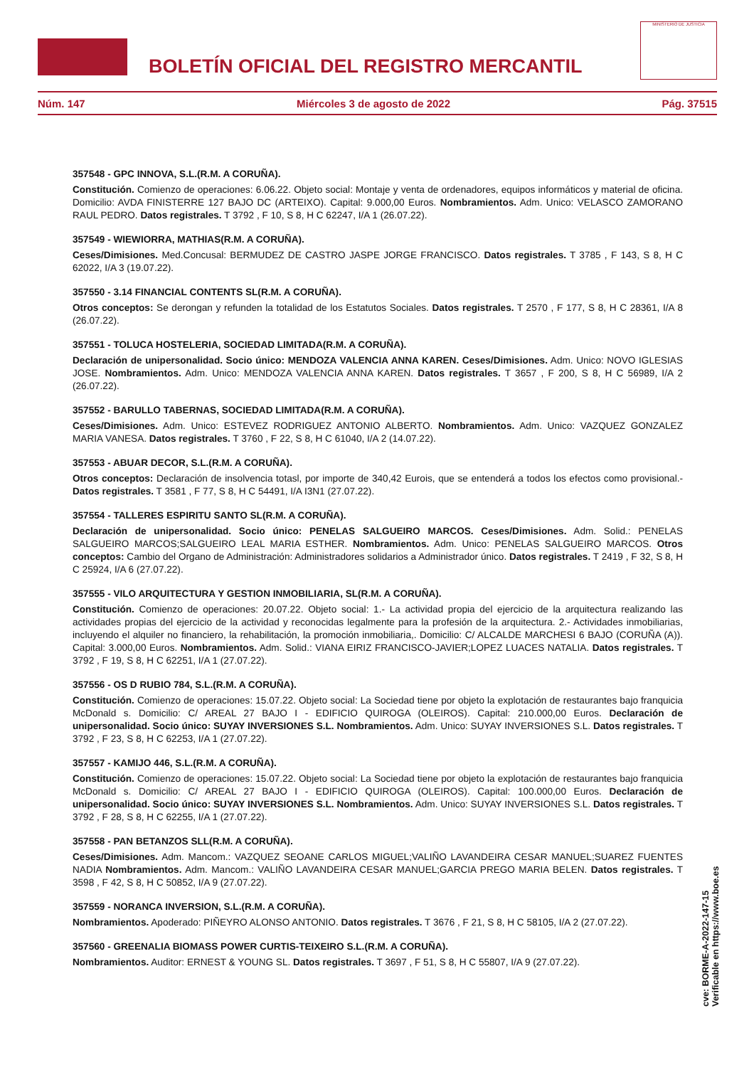BOLETÍN OFICIAL DEL REGISTRO MERCANTIL
MINISTERIO DE JUSTICIA
Núm. 147 Miércoles 3 de agosto de 2022 Pág. 37515
357548 - GPC INNOVA, S.L.(R.M. A CORUÑA).
Constitución. Comienzo de operaciones: 6.06.22. Objeto social: Montaje y venta de ordenadores, equipos informáticos y material de oficina. Domicilio: AVDA FINISTERRE 127 BAJO DC (ARTEIXO). Capital: 9.000,00 Euros. Nombramientos. Adm. Unico: VELASCO ZAMORANO RAUL PEDRO. Datos registrales. T 3792 , F 10, S 8, H C 62247, I/A 1 (26.07.22).
357549 - WIEWIORRA, MATHIAS(R.M. A CORUÑA).
Ceses/Dimisiones. Med.Concusal: BERMUDEZ DE CASTRO JASPE JORGE FRANCISCO. Datos registrales. T 3785 , F 143, S 8, H C 62022, I/A 3 (19.07.22).
357550 - 3.14 FINANCIAL CONTENTS SL(R.M. A CORUÑA).
Otros conceptos: Se derongan y refunden la totalidad de los Estatutos Sociales. Datos registrales. T 2570 , F 177, S 8, H C 28361, I/A 8 (26.07.22).
357551 - TOLUCA HOSTELERIA, SOCIEDAD LIMITADA(R.M. A CORUÑA).
Declaración de unipersonalidad. Socio único: MENDOZA VALENCIA ANNA KAREN. Ceses/Dimisiones. Adm. Unico: NOVO IGLESIAS JOSE. Nombramientos. Adm. Unico: MENDOZA VALENCIA ANNA KAREN. Datos registrales. T 3657 , F 200, S 8, H C 56989, I/A 2 (26.07.22).
357552 - BARULLO TABERNAS, SOCIEDAD LIMITADA(R.M. A CORUÑA).
Ceses/Dimisiones. Adm. Unico: ESTEVEZ RODRIGUEZ ANTONIO ALBERTO. Nombramientos. Adm. Unico: VAZQUEZ GONZALEZ MARIA VANESA. Datos registrales. T 3760 , F 22, S 8, H C 61040, I/A 2 (14.07.22).
357553 - ABUAR DECOR, S.L.(R.M. A CORUÑA).
Otros conceptos: Declaración de insolvencia totasl, por importe de 340,42 Eurois, que se entenderá a todos los efectos como provisional.- Datos registrales. T 3581 , F 77, S 8, H C 54491, I/A I3N1 (27.07.22).
357554 - TALLERES ESPIRITU SANTO SL(R.M. A CORUÑA).
Declaración de unipersonalidad. Socio único: PENELAS SALGUEIRO MARCOS. Ceses/Dimisiones. Adm. Solid.: PENELAS SALGUEIRO MARCOS;SALGUEIRO LEAL MARIA ESTHER. Nombramientos. Adm. Unico: PENELAS SALGUEIRO MARCOS. Otros conceptos: Cambio del Organo de Administración: Administradores solidarios a Administrador único. Datos registrales. T 2419 , F 32, S 8, H C 25924, I/A 6 (27.07.22).
357555 - VILO ARQUITECTURA Y GESTION INMOBILIARIA, SL(R.M. A CORUÑA).
Constitución. Comienzo de operaciones: 20.07.22. Objeto social: 1.- La actividad propia del ejercicio de la arquitectura realizando las actividades propias del ejercicio de la actividad y reconocidas legalmente para la profesión de la arquitectura. 2.- Actividades inmobiliarias, incluyendo el alquiler no financiero, la rehabilitación, la promoción inmobiliaria,. Domicilio: C/ ALCALDE MARCHESI 6 BAJO (CORUÑA (A)). Capital: 3.000,00 Euros. Nombramientos. Adm. Solid.: VIANA EIRIZ FRANCISCO-JAVIER;LOPEZ LUACES NATALIA. Datos registrales. T 3792 , F 19, S 8, H C 62251, I/A 1 (27.07.22).
357556 - OS D RUBIO 784, S.L.(R.M. A CORUÑA).
Constitución. Comienzo de operaciones: 15.07.22. Objeto social: La Sociedad tiene por objeto la explotación de restaurantes bajo franquicia McDonald s. Domicilio: C/ AREAL 27 BAJO I - EDIFICIO QUIROGA (OLEIROS). Capital: 210.000,00 Euros. Declaración de unipersonalidad. Socio único: SUYAY INVERSIONES S.L. Nombramientos. Adm. Unico: SUYAY INVERSIONES S.L. Datos registrales. T 3792 , F 23, S 8, H C 62253, I/A 1 (27.07.22).
357557 - KAMIJO 446, S.L.(R.M. A CORUÑA).
Constitución. Comienzo de operaciones: 15.07.22. Objeto social: La Sociedad tiene por objeto la explotación de restaurantes bajo franquicia McDonald s. Domicilio: C/ AREAL 27 BAJO I - EDIFICIO QUIROGA (OLEIROS). Capital: 100.000,00 Euros. Declaración de unipersonalidad. Socio único: SUYAY INVERSIONES S.L. Nombramientos. Adm. Unico: SUYAY INVERSIONES S.L. Datos registrales. T 3792 , F 28, S 8, H C 62255, I/A 1 (27.07.22).
357558 - PAN BETANZOS SLL(R.M. A CORUÑA).
Ceses/Dimisiones. Adm. Mancom.: VAZQUEZ SEOANE CARLOS MIGUEL;VALIÑO LAVANDEIRA CESAR MANUEL;SUAREZ FUENTES NADIA Nombramientos. Adm. Mancom.: VALIÑO LAVANDEIRA CESAR MANUEL;GARCIA PREGO MARIA BELEN. Datos registrales. T 3598 , F 42, S 8, H C 50852, I/A 9 (27.07.22).
357559 - NORANCA INVERSION, S.L.(R.M. A CORUÑA).
Nombramientos. Apoderado: PIÑEYRO ALONSO ANTONIO. Datos registrales. T 3676 , F 21, S 8, H C 58105, I/A 2 (27.07.22).
357560 - GREENALIA BIOMASS POWER CURTIS-TEIXEIRO S.L.(R.M. A CORUÑA).
Nombramientos. Auditor: ERNEST & YOUNG SL. Datos registrales. T 3697 , F 51, S 8, H C 55807, I/A 9 (27.07.22).
cve: BORME-A-2022-147-15
Verificable en https://www.boe.es